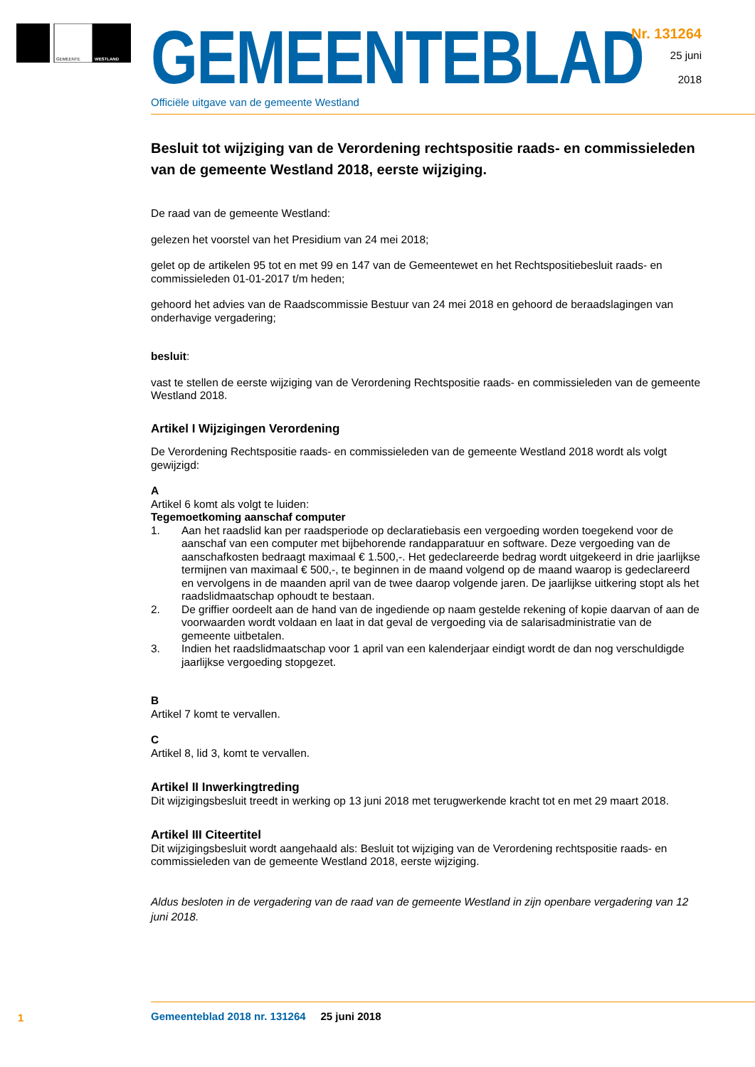GEMEENTE
WESTLAND
GEMEENTEBLAD
Officiële uitgave van de gemeente Westland
Nr. 131264
25 juni
2018
Besluit tot wijziging van de Verordening rechtspositie raads- en commissieleden van de gemeente Westland 2018, eerste wijziging.
De raad van de gemeente Westland:
gelezen het voorstel van het Presidium van 24 mei 2018;
gelet op de artikelen 95 tot en met 99 en 147 van de Gemeentewet en het Rechtspositiebesluit raads- en commissieleden 01-01-2017 t/m heden;
gehoord het advies van de Raadscommissie Bestuur van 24 mei 2018 en gehoord de beraadslagingen van onderhavige vergadering;
besluit:
vast te stellen de eerste wijziging van de Verordening Rechtspositie raads- en commissieleden van de gemeente Westland 2018.
Artikel I Wijzigingen Verordening
De Verordening Rechtspositie raads- en commissieleden van de gemeente Westland 2018 wordt als volgt gewijzigd:
A
Artikel 6 komt als volgt te luiden:
Tegemoetkoming aanschaf computer
1. Aan het raadslid kan per raadsperiode op declaratiebasis een vergoeding worden toegekend voor de aanschaf van een computer met bijbehorende randapparatuur en software. Deze vergoeding van de aanschafkosten bedraagt maximaal € 1.500,-. Het gedeclareerde bedrag wordt uitgekeerd in drie jaarlijkse termijnen van maximaal € 500,-, te beginnen in de maand volgend op de maand waarop is gedeclareerd en vervolgens in de maanden april van de twee daarop volgende jaren. De jaarlijkse uitkering stopt als het raadslidmaatschap ophoudt te bestaan.
2. De griffier oordeelt aan de hand van de ingediende op naam gestelde rekening of kopie daarvan of aan de voorwaarden wordt voldaan en laat in dat geval de vergoeding via de salarisadministratie van de gemeente uitbetalen.
3. Indien het raadslidmaatschap voor 1 april van een kalenderjaar eindigt wordt de dan nog verschuldigde jaarlijkse vergoeding stopgezet.
B
Artikel 7 komt te vervallen.
C
Artikel 8, lid 3, komt te vervallen.
Artikel II Inwerkingtreding
Dit wijzigingsbesluit treedt in werking op 13 juni 2018 met terugwerkende kracht tot en met 29 maart 2018.
Artikel III Citeertitel
Dit wijzigingsbesluit wordt aangehaald als: Besluit tot wijziging van de Verordening rechtspositie raads- en commissieleden van de gemeente Westland 2018, eerste wijziging.
Aldus besloten in de vergadering van de raad van de gemeente Westland in zijn openbare vergadering van 12 juni 2018.
1
Gemeenteblad 2018 nr. 131264 25 juni 2018